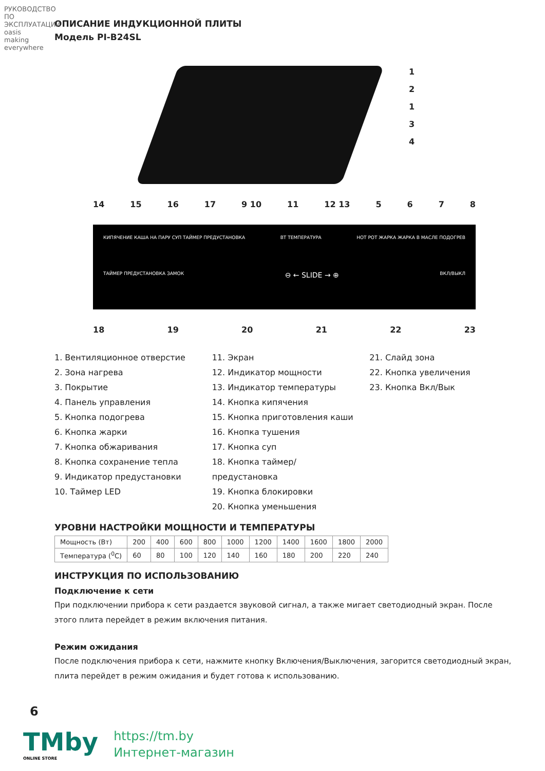РУКОВОДСТВО ПО ЭКСПЛУАТАЦИИ
oasis making everywhere
ОПИСАНИЕ ИНДУКЦИОННОЙ ПЛИТЫ
Модель PI-B24SL
1
2
1
3
4
14 15 16 17 9 10 11 12 13 5678
КИПЯЧЕНИЕ КАША НА ПАРУ СУП ТАЙМЕР ПРЕДУСТАНОВКА ВТ ТЕМПЕРАТУРА HOT POT ЖАРКА ЖАРКА В МАСЛЕ ПОДОГРЕВ
ТАЙМЕР ПРЕДУСТАНОВКА ЗАМОК ⊖ ← SLIDE → ⊕ ВКЛ/ВЫКЛ
18 19 20 21 22 23
1. Вентиляционное отверстие
2. Зона нагрева
3. Покрытие
4. Панель управления
5. Кнопка подогрева
6. Кнопка жарки
7. Кнопка обжаривания
8. Кнопка сохранение тепла
9. Индикатор предустановки
10. Таймер LED
11. Экран
12. Индикатор мощности
13. Индикатор температуры
14. Кнопка кипячения
15. Кнопка приготовления каши
16. Кнопка тушения
17. Кнопка суп
18. Кнопка таймер/предустановка
19. Кнопка блокировки
20. Кнопка уменьшения
21. Слайд зона
22. Кнопка увеличения
23. Кнопка Вкл/Вык
УРОВНИ НАСТРОЙКИ МОЩНОСТИ И ТЕМПЕРАТУРЫ
| Мощность (Вт) | 200 | 400 | 600 | 800 | 1000 | 1200 | 1400 | 1600 | 1800 | 2000 |
| Температура (<sup>0</sup>С) | 60 | 80 | 100 | 120 | 140 | 160 | 180 | 200 | 220 | 240 |
ИНСТРУКЦИЯ ПО ИСПОЛЬЗОВАНИЮ
Подключение к сети
При подключении прибора к сети раздается звуковой сигнал, а также мигает светодиодный экран. После этого плита перейдет в режим включения питания.
Режим ожидания
После подключения прибора к сети, нажмите кнопку Включения/Выключения, загорится светодиодный экран, плита перейдет в режим ожидания и будет готова к использованию.
6
TMby
ONLINE STORE
https://tm.by
Интернет-магазин